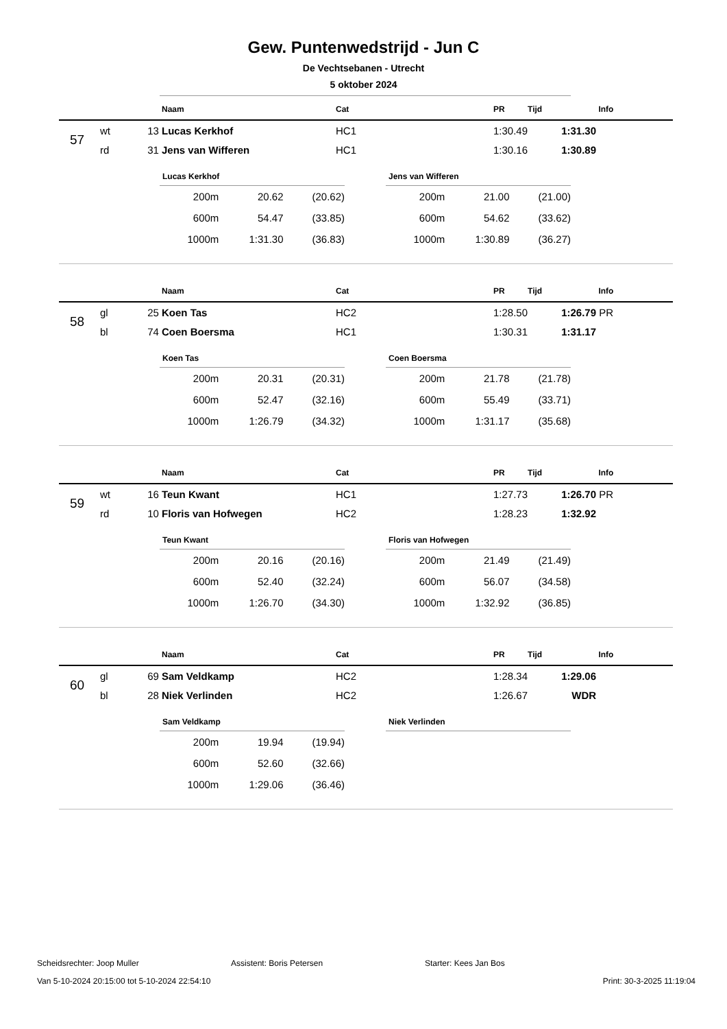Gew. Puntenwedstrijd - Jun C
De Vechtsebanen - Utrecht
5 oktober 2024
| | | | Naam | Cat | PR | Tijd | Info |
| --- | --- | --- | --- | --- | --- | --- | --- |
| 57 | wt | 13 | Lucas Kerkhof | HC1 | 1:30.49 | 1:31.30 | |
| | rd | 31 | Jens van Wifferen | HC1 | 1:30.16 | 1:30.89 | |
Lucas Kerkhof
| 200m | 20.62 | (20.62) |
| 600m | 54.47 | (33.85) |
| 1000m | 1:31.30 | (36.83) |
Jens van Wifferen
| 200m | 21.00 | (21.00) |
| 600m | 54.62 | (33.62) |
| 1000m | 1:30.89 | (36.27) |
| | | | Naam | Cat | PR | Tijd | Info |
| --- | --- | --- | --- | --- | --- | --- | --- |
| 58 | gl | 25 | Koen Tas | HC2 | 1:28.50 | 1:26.79 | PR |
| | bl | 74 | Coen Boersma | HC1 | 1:30.31 | 1:31.17 | |
Koen Tas
| 200m | 20.31 | (20.31) |
| 600m | 52.47 | (32.16) |
| 1000m | 1:26.79 | (34.32) |
Coen Boersma
| 200m | 21.78 | (21.78) |
| 600m | 55.49 | (33.71) |
| 1000m | 1:31.17 | (35.68) |
| | | | Naam | Cat | PR | Tijd | Info |
| --- | --- | --- | --- | --- | --- | --- | --- |
| 59 | wt | 16 | Teun Kwant | HC1 | 1:27.73 | 1:26.70 | PR |
| | rd | 10 | Floris van Hofwegen | HC2 | 1:28.23 | 1:32.92 | |
Teun Kwant
| 200m | 20.16 | (20.16) |
| 600m | 52.40 | (32.24) |
| 1000m | 1:26.70 | (34.30) |
Floris van Hofwegen
| 200m | 21.49 | (21.49) |
| 600m | 56.07 | (34.58) |
| 1000m | 1:32.92 | (36.85) |
| | | | Naam | Cat | PR | Tijd | Info |
| --- | --- | --- | --- | --- | --- | --- | --- |
| 60 | gl | 69 | Sam Veldkamp | HC2 | 1:28.34 | 1:29.06 | |
| | bl | 28 | Niek Verlinden | HC2 | 1:26.67 | WDR | |
Sam Veldkamp
| 200m | 19.94 | (19.94) |
| 600m | 52.60 | (32.66) |
| 1000m | 1:29.06 | (36.46) |
Niek Verlinden
Scheidsrechter: Joop Muller Assistent: Boris Petersen Starter: Kees Jan Bos
Van 5-10-2024 20:15:00 tot 5-10-2024 22:54:10 Print: 30-3-2025 11:19:04